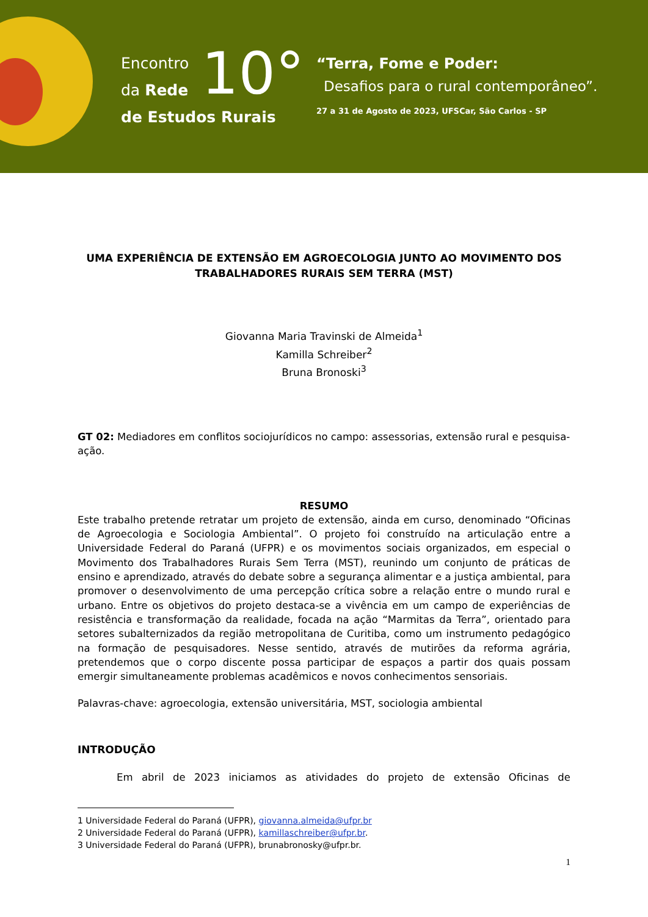Encontro
da Rede
de Estudos Rurais
10°
“Terra, Fome e Poder:
Desafios para o rural contemporâneo”.
27 a 31 de Agosto de 2023, UFSCar, São Carlos - SP
UMA EXPERIÊNCIA DE EXTENSÃO EM AGROECOLOGIA JUNTO AO MOVIMENTO DOS TRABALHADORES RURAIS SEM TERRA (MST)
Giovanna Maria Travinski de Almeida<sup>1</sup>
Kamilla Schreiber<sup>2</sup>
Bruna Bronoski<sup>3</sup>
GT 02: Mediadores em conflitos sociojurídicos no campo: assessorias, extensão rural e pesquisa-ação.
RESUMO
Este trabalho pretende retratar um projeto de extensão, ainda em curso, denominado “Oficinas de Agroecologia e Sociologia Ambiental”. O projeto foi construído na articulação entre a Universidade Federal do Paraná (UFPR) e os movimentos sociais organizados, em especial o Movimento dos Trabalhadores Rurais Sem Terra (MST), reunindo um conjunto de práticas de ensino e aprendizado, através do debate sobre a segurança alimentar e a justiça ambiental, para promover o desenvolvimento de uma percepção crítica sobre a relação entre o mundo rural e urbano. Entre os objetivos do projeto destaca-se a vivência em um campo de experiências de resistência e transformação da realidade, focada na ação “Marmitas da Terra”, orientado para setores subalternizados da região metropolitana de Curitiba, como um instrumento pedagógico na formação de pesquisadores. Nesse sentido, através de mutirões da reforma agrária, pretendemos que o corpo discente possa participar de espaços a partir dos quais possam emergir simultaneamente problemas acadêmicos e novos conhecimentos sensoriais.
Palavras-chave: agroecologia, extensão universitária, MST, sociologia ambiental
INTRODUÇÃO
Em abril de 2023 iniciamos as atividades do projeto de extensão Oficinas de
1 Universidade Federal do Paraná (UFPR), giovanna.almeida@ufpr.br
2 Universidade Federal do Paraná (UFPR), kamillaschreiber@ufpr.br.
3 Universidade Federal do Paraná (UFPR), brunabronosky@ufpr.br.
1